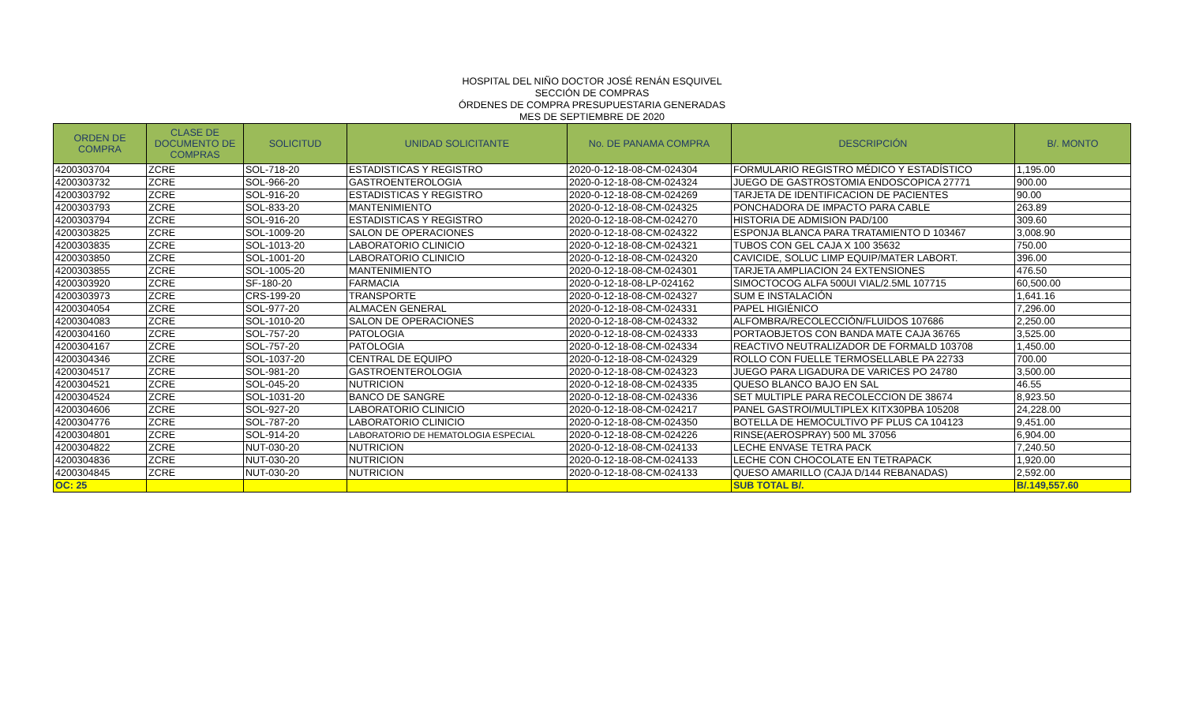HOSPITAL DEL NIÑO DOCTOR JOSÉ RENÁN ESQUIVEL
SECCIÓN DE COMPRAS
ÓRDENES DE COMPRA PRESUPUESTARIA GENERADAS
MES DE SEPTIEMBRE DE 2020
| ORDEN DE COMPRA | CLASE DE DOCUMENTO DE COMPRAS | SOLICITUD | UNIDAD SOLICITANTE | No. DE PANAMA COMPRA | DESCRIPCIÓN | B/. MONTO |
| --- | --- | --- | --- | --- | --- | --- |
| 4200303704 | ZCRE | SOL-718-20 | ESTADISTICAS Y REGISTRO | 2020-0-12-18-08-CM-024304 | FORMULARIO REGISTRO MÉDICO Y ESTADÍSTICO | 1,195.00 |
| 4200303732 | ZCRE | SOL-966-20 | GASTROENTEROLOGIA | 2020-0-12-18-08-CM-024324 | JUEGO DE GASTROSTOMIA ENDOSCOPICA 27771 | 900.00 |
| 4200303792 | ZCRE | SOL-916-20 | ESTADISTICAS Y REGISTRO | 2020-0-12-18-08-CM-024269 | TARJETA DE IDENTIFICACION DE PACIENTES | 90.00 |
| 4200303793 | ZCRE | SOL-833-20 | MANTENIMIENTO | 2020-0-12-18-08-CM-024325 | PONCHADORA DE IMPACTO PARA CABLE | 263.89 |
| 4200303794 | ZCRE | SOL-916-20 | ESTADISTICAS Y REGISTRO | 2020-0-12-18-08-CM-024270 | HISTORIA DE ADMISION PAD/100 | 309.60 |
| 4200303825 | ZCRE | SOL-1009-20 | SALON DE OPERACIONES | 2020-0-12-18-08-CM-024322 | ESPONJA BLANCA PARA TRATAMIENTO D 103467 | 3,008.90 |
| 4200303835 | ZCRE | SOL-1013-20 | LABORATORIO CLINICIO | 2020-0-12-18-08-CM-024321 | TUBOS CON GEL CAJA X 100 35632 | 750.00 |
| 4200303850 | ZCRE | SOL-1001-20 | LABORATORIO CLINICIO | 2020-0-12-18-08-CM-024320 | CAVICIDE, SOLUC LIMP EQUIP/MATER LABORT. | 396.00 |
| 4200303855 | ZCRE | SOL-1005-20 | MANTENIMIENTO | 2020-0-12-18-08-CM-024301 | TARJETA AMPLIACION 24 EXTENSIONES | 476.50 |
| 4200303920 | ZCRE | SF-180-20 | FARMACIA | 2020-0-12-18-08-LP-024162 | SIMOCTOCOG ALFA 500UI VIAL/2.5ML 107715 | 60,500.00 |
| 4200303973 | ZCRE | CRS-199-20 | TRANSPORTE | 2020-0-12-18-08-CM-024327 | SUM E INSTALACIÓN | 1,641.16 |
| 4200304054 | ZCRE | SOL-977-20 | ALMACEN GENERAL | 2020-0-12-18-08-CM-024331 | PAPEL HIGIÉNICO | 7,296.00 |
| 4200304083 | ZCRE | SOL-1010-20 | SALON DE OPERACIONES | 2020-0-12-18-08-CM-024332 | ALFOMBRA/RECOLECCIÓN/FLUIDOS 107686 | 2,250.00 |
| 4200304160 | ZCRE | SOL-757-20 | PATOLOGIA | 2020-0-12-18-08-CM-024333 | PORTAOBJETOS CON BANDA MATE CAJA 36765 | 3,525.00 |
| 4200304167 | ZCRE | SOL-757-20 | PATOLOGIA | 2020-0-12-18-08-CM-024334 | REACTIVO NEUTRALIZADOR DE FORMALD 103708 | 1,450.00 |
| 4200304346 | ZCRE | SOL-1037-20 | CENTRAL DE EQUIPO | 2020-0-12-18-08-CM-024329 | ROLLO CON FUELLE TERMOSELLABLE PA 22733 | 700.00 |
| 4200304517 | ZCRE | SOL-981-20 | GASTROENTEROLOGIA | 2020-0-12-18-08-CM-024323 | JUEGO PARA LIGADURA DE VARICES PO 24780 | 3,500.00 |
| 4200304521 | ZCRE | SOL-045-20 | NUTRICION | 2020-0-12-18-08-CM-024335 | QUESO BLANCO BAJO EN SAL | 46.55 |
| 4200304524 | ZCRE | SOL-1031-20 | BANCO DE SANGRE | 2020-0-12-18-08-CM-024336 | SET MULTIPLE PARA RECOLECCION DE 38674 | 8,923.50 |
| 4200304606 | ZCRE | SOL-927-20 | LABORATORIO CLINICIO | 2020-0-12-18-08-CM-024217 | PANEL GASTROI/MULTIPLEX KITX30PBA 105208 | 24,228.00 |
| 4200304776 | ZCRE | SOL-787-20 | LABORATORIO CLINICIO | 2020-0-12-18-08-CM-024350 | BOTELLA DE HEMOCULTIVO PF PLUS CA 104123 | 9,451.00 |
| 4200304801 | ZCRE | SOL-914-20 | LABORATORIO DE HEMATOLOGIA ESPECIAL | 2020-0-12-18-08-CM-024226 | RINSE(AEROSPRAY) 500 ML 37056 | 6,904.00 |
| 4200304822 | ZCRE | NUT-030-20 | NUTRICION | 2020-0-12-18-08-CM-024133 | LECHE ENVASE TETRA PACK | 7,240.50 |
| 4200304836 | ZCRE | NUT-030-20 | NUTRICION | 2020-0-12-18-08-CM-024133 | LECHE CON CHOCOLATE EN TETRAPACK | 1,920.00 |
| 4200304845 | ZCRE | NUT-030-20 | NUTRICION | 2020-0-12-18-08-CM-024133 | QUESO AMARILLO (CAJA D/144 REBANADAS) | 2,592.00 |
| OC: 25 | | | | | SUB TOTAL B/. | B/.149,557.60 |